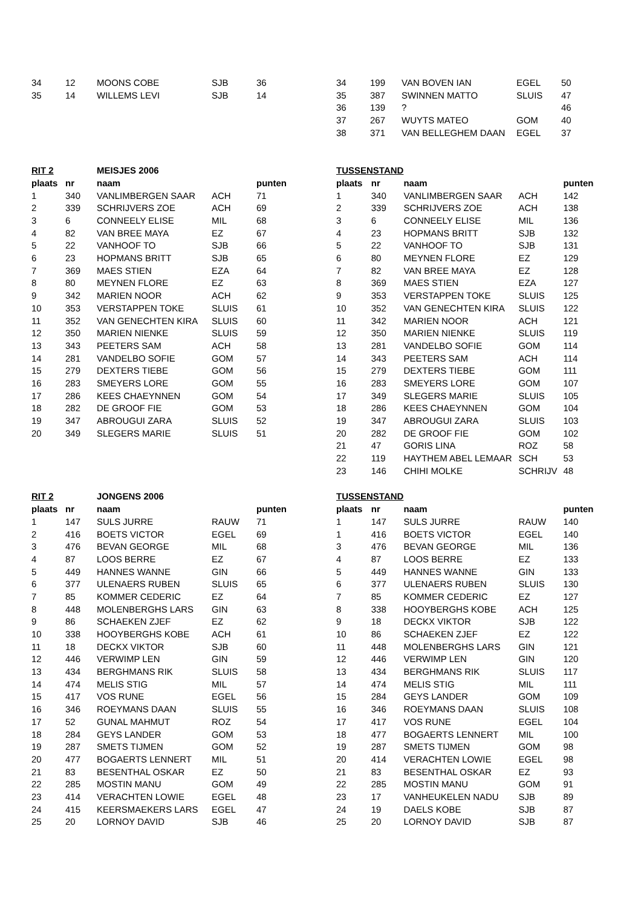| 34 | 12 | MOONS COBE | SJB | 36 |
| 35 | 14 | WILLEMS LEVI | SJB | 14 |
| 34 | 199 | VAN BOVEN IAN | EGEL | 50 |
| 35 | 387 | SWINNEN MATTO | SLUIS | 47 |
| 36 | 139 | ? | | 46 |
| 37 | 267 | WUYTS MATEO | GOM | 40 |
| 38 | 371 | VAN BELLEGHEM DAAN | EGEL | 37 |
| RIT 2 | | MEISJES 2006 | | |
| --- | --- | --- | --- | --- |
| plaats | nr | naam | | punten |
| 1 | 340 | VANLIMBERGEN SAAR | ACH | 71 |
| 2 | 339 | SCHRIJVERS ZOE | ACH | 69 |
| 3 | 6 | CONNEELY ELISE | MIL | 68 |
| 4 | 82 | VAN BREE MAYA | EZ | 67 |
| 5 | 22 | VANHOOF TO | SJB | 66 |
| 6 | 23 | HOPMANS BRITT | SJB | 65 |
| 7 | 369 | MAES STIEN | EZA | 64 |
| 8 | 80 | MEYNEN FLORE | EZ | 63 |
| 9 | 342 | MARIEN NOOR | ACH | 62 |
| 10 | 353 | VERSTAPPEN TOKE | SLUIS | 61 |
| 11 | 352 | VAN GENECHTEN KIRA | SLUIS | 60 |
| 12 | 350 | MARIEN NIENKE | SLUIS | 59 |
| 13 | 343 | PEETERS SAM | ACH | 58 |
| 14 | 281 | VANDELBO SOFIE | GOM | 57 |
| 15 | 279 | DEXTERS TIEBE | GOM | 56 |
| 16 | 283 | SMEYERS LORE | GOM | 55 |
| 17 | 286 | KEES CHAEYNNEN | GOM | 54 |
| 18 | 282 | DE GROOF FIE | GOM | 53 |
| 19 | 347 | ABROUGUI ZARA | SLUIS | 52 |
| 20 | 349 | SLEGERS MARIE | SLUIS | 51 |
| TUSSENSTAND | | | | |
| --- | --- | --- | --- | --- |
| plaats | nr | naam | | punten |
| 1 | 340 | VANLIMBERGEN SAAR | ACH | 142 |
| 2 | 339 | SCHRIJVERS ZOE | ACH | 138 |
| 3 | 6 | CONNEELY ELISE | MIL | 136 |
| 4 | 23 | HOPMANS BRITT | SJB | 132 |
| 5 | 22 | VANHOOF TO | SJB | 131 |
| 6 | 80 | MEYNEN FLORE | EZ | 129 |
| 7 | 82 | VAN BREE MAYA | EZ | 128 |
| 8 | 369 | MAES STIEN | EZA | 127 |
| 9 | 353 | VERSTAPPEN TOKE | SLUIS | 125 |
| 10 | 352 | VAN GENECHTEN KIRA | SLUIS | 122 |
| 11 | 342 | MARIEN NOOR | ACH | 121 |
| 12 | 350 | MARIEN NIENKE | SLUIS | 119 |
| 13 | 281 | VANDELBO SOFIE | GOM | 114 |
| 14 | 343 | PEETERS SAM | ACH | 114 |
| 15 | 279 | DEXTERS TIEBE | GOM | 111 |
| 16 | 283 | SMEYERS LORE | GOM | 107 |
| 17 | 349 | SLEGERS MARIE | SLUIS | 105 |
| 18 | 286 | KEES CHAEYNNEN | GOM | 104 |
| 19 | 347 | ABROUGUI ZARA | SLUIS | 103 |
| 20 | 282 | DE GROOF FIE | GOM | 102 |
| 21 | 47 | GORIS LINA | ROZ | 58 |
| 22 | 119 | HAYTHEM ABEL LEMAAR | SCH | 53 |
| 23 | 146 | CHIHI MOLKE | SCHRIJV | 48 |
| RIT 2 | | JONGENS 2006 | | |
| --- | --- | --- | --- | --- |
| plaats | nr | naam | | punten |
| 1 | 147 | SULS JURRE | RAUW | 71 |
| 2 | 416 | BOETS VICTOR | EGEL | 69 |
| 3 | 476 | BEVAN GEORGE | MIL | 68 |
| 4 | 87 | LOOS BERRE | EZ | 67 |
| 5 | 449 | HANNES WANNE | GIN | 66 |
| 6 | 377 | ULENAERS RUBEN | SLUIS | 65 |
| 7 | 85 | KOMMER CEDERIC | EZ | 64 |
| 8 | 448 | MOLENBERGHS LARS | GIN | 63 |
| 9 | 86 | SCHAEKEN ZJEF | EZ | 62 |
| 10 | 338 | HOOYBERGHS KOBE | ACH | 61 |
| 11 | 18 | DECKX VIKTOR | SJB | 60 |
| 12 | 446 | VERWIMP LEN | GIN | 59 |
| 13 | 434 | BERGHMANS RIK | SLUIS | 58 |
| 14 | 474 | MELIS STIG | MIL | 57 |
| 15 | 417 | VOS RUNE | EGEL | 56 |
| 16 | 346 | ROEYMANS DAAN | SLUIS | 55 |
| 17 | 52 | GUNAL MAHMUT | ROZ | 54 |
| 18 | 284 | GEYS LANDER | GOM | 53 |
| 19 | 287 | SMETS TIJMEN | GOM | 52 |
| 20 | 477 | BOGAERTS LENNERT | MIL | 51 |
| 21 | 83 | BESENTHAL OSKAR | EZ | 50 |
| 22 | 285 | MOSTIN MANU | GOM | 49 |
| 23 | 414 | VERACHTEN LOWIE | EGEL | 48 |
| 24 | 415 | KEERSMAEKERS LARS | EGEL | 47 |
| 25 | 20 | LORNOY DAVID | SJB | 46 |
| TUSSENSTAND | | | | |
| --- | --- | --- | --- | --- |
| plaats | nr | naam | | punten |
| 1 | 147 | SULS JURRE | RAUW | 140 |
| 1 | 416 | BOETS VICTOR | EGEL | 140 |
| 3 | 476 | BEVAN GEORGE | MIL | 136 |
| 4 | 87 | LOOS BERRE | EZ | 133 |
| 5 | 449 | HANNES WANNE | GIN | 133 |
| 6 | 377 | ULENAERS RUBEN | SLUIS | 130 |
| 7 | 85 | KOMMER CEDERIC | EZ | 127 |
| 8 | 338 | HOOYBERGHS KOBE | ACH | 125 |
| 9 | 18 | DECKX VIKTOR | SJB | 122 |
| 10 | 86 | SCHAEKEN ZJEF | EZ | 122 |
| 11 | 448 | MOLENBERGHS LARS | GIN | 121 |
| 12 | 446 | VERWIMP LEN | GIN | 120 |
| 13 | 434 | BERGHMANS RIK | SLUIS | 117 |
| 14 | 474 | MELIS STIG | MIL | 111 |
| 15 | 284 | GEYS LANDER | GOM | 109 |
| 16 | 346 | ROEYMANS DAAN | SLUIS | 108 |
| 17 | 417 | VOS RUNE | EGEL | 104 |
| 18 | 477 | BOGAERTS LENNERT | MIL | 100 |
| 19 | 287 | SMETS TIJMEN | GOM | 98 |
| 20 | 414 | VERACHTEN LOWIE | EGEL | 98 |
| 21 | 83 | BESENTHAL OSKAR | EZ | 93 |
| 22 | 285 | MOSTIN MANU | GOM | 91 |
| 23 | 17 | VANHEUKELEN NADU | SJB | 89 |
| 24 | 19 | DAELS KOBE | SJB | 87 |
| 25 | 20 | LORNOY DAVID | SJB | 87 |